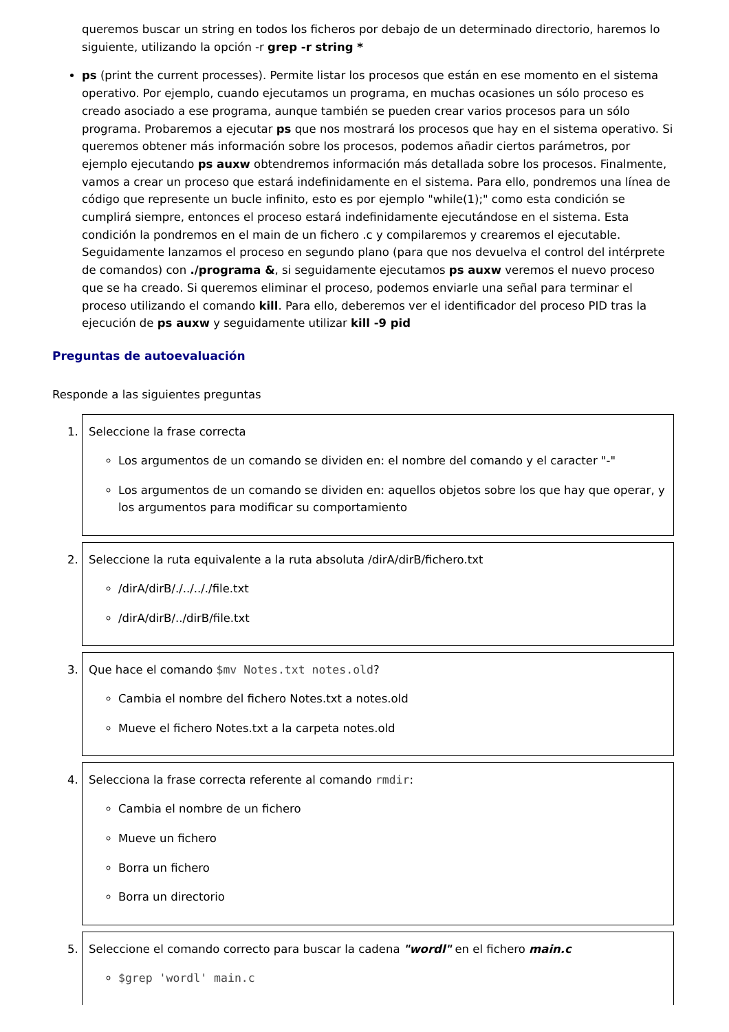queremos buscar un string en todos los ficheros por debajo de un determinado directorio, haremos lo siguiente, utilizando la opción -r grep -r string *
ps (print the current processes). Permite listar los procesos que están en ese momento en el sistema operativo. Por ejemplo, cuando ejecutamos un programa, en muchas ocasiones un sólo proceso es creado asociado a ese programa, aunque también se pueden crear varios procesos para un sólo programa. Probaremos a ejecutar ps que nos mostrará los procesos que hay en el sistema operativo. Si queremos obtener más información sobre los procesos, podemos añadir ciertos parámetros, por ejemplo ejecutando ps auxw obtendremos información más detallada sobre los procesos. Finalmente, vamos a crear un proceso que estará indefinidamente en el sistema. Para ello, pondremos una línea de código que represente un bucle infinito, esto es por ejemplo "while(1);" como esta condición se cumplirá siempre, entonces el proceso estará indefinidamente ejecutándose en el sistema. Esta condición la pondremos en el main de un fichero .c y compilaremos y crearemos el ejecutable. Seguidamente lanzamos el proceso en segundo plano (para que nos devuelva el control del intérprete de comandos) con ./programa &, si seguidamente ejecutamos ps auxw veremos el nuevo proceso que se ha creado. Si queremos eliminar el proceso, podemos enviarle una señal para terminar el proceso utilizando el comando kill. Para ello, deberemos ver el identificador del proceso PID tras la ejecución de ps auxw y seguidamente utilizar kill -9 pid
Preguntas de autoevaluación
Responde a las siguientes preguntas
1. Seleccione la frase correcta
Los argumentos de un comando se dividen en: el nombre del comando y el caracter "-"
Los argumentos de un comando se dividen en: aquellos objetos sobre los que hay que operar, y los argumentos para modificar su comportamiento
2. Seleccione la ruta equivalente a la ruta absoluta /dirA/dirB/fichero.txt
/dirA/dirB/./../.././file.txt
/dirA/dirB/../dirB/file.txt
3. Que hace el comando $mv Notes.txt notes.old?
Cambia el nombre del fichero Notes.txt a notes.old
Mueve el fichero Notes.txt a la carpeta notes.old
4. Selecciona la frase correcta referente al comando rmdir:
Cambia el nombre de un fichero
Mueve un fichero
Borra un fichero
Borra un directorio
5. Seleccione el comando correcto para buscar la cadena "wordl" en el fichero main.c
$grep 'wordl' main.c